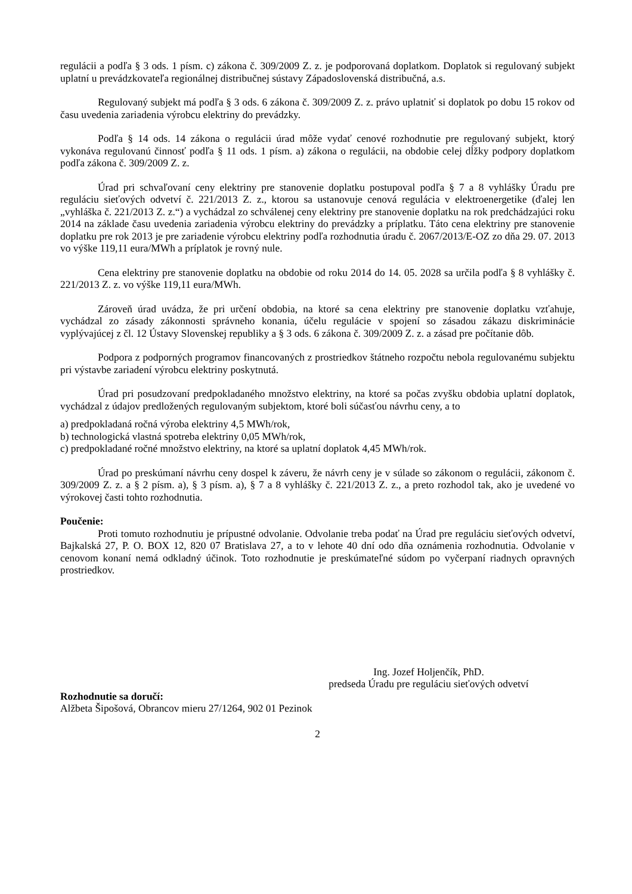regulácii a podľa § 3 ods. 1 písm. c) zákona č. 309/2009 Z. z. je podporovaná doplatkom. Doplatok si regulovaný subjekt uplatní u prevádzkovateľa regionálnej distribučnej sústavy Západoslovenská distribučná, a.s.
Regulovaný subjekt má podľa § 3 ods. 6 zákona č. 309/2009 Z. z. právo uplatniť si doplatok po dobu 15 rokov od času uvedenia zariadenia výrobcu elektriny do prevádzky.
Podľa § 14 ods. 14 zákona o regulácii úrad môže vydať cenové rozhodnutie pre regulovaný subjekt, ktorý vykonáva regulovanú činnosť podľa § 11 ods. 1 písm. a) zákona o regulácii, na obdobie celej dĺžky podpory doplatkom podľa zákona č. 309/2009 Z. z.
Úrad pri schvaľovaní ceny elektriny pre stanovenie doplatku postupoval podľa § 7 a 8 vyhlášky Úradu pre reguláciu sieťových odvetví č. 221/2013 Z. z., ktorou sa ustanovuje cenová regulácia v elektroenergetike (ďalej len „vyhláška č. 221/2013 Z. z.“) a vychádzal zo schválenej ceny elektriny pre stanovenie doplatku na rok predchádzajúci roku 2014 na základe času uvedenia zariadenia výrobcu elektriny do prevádzky a príplatku. Táto cena elektriny pre stanovenie doplatku pre rok 2013 je pre zariadenie výrobcu elektriny podľa rozhodnutia úradu č. 2067/2013/E-OZ zo dňa 29. 07. 2013 vo výške 119,11 eura/MWh a príplatok je rovný nule.
Cena elektriny pre stanovenie doplatku na obdobie od roku 2014 do 14. 05. 2028 sa určila podľa § 8 vyhlášky č. 221/2013 Z. z. vo výške 119,11 eura/MWh.
Zároveň úrad uvádza, že pri určení obdobia, na ktoré sa cena elektriny pre stanovenie doplatku vzťahuje, vychádzal zo zásady zákonnosti správneho konania, účelu regulácie v spojení so zásadou zákazu diskriminácie vyplývajúcej z čl. 12 Ústavy Slovenskej republiky a § 3 ods. 6 zákona č. 309/2009 Z. z. a zásad pre počítanie dôb.
Podpora z podporných programov financovaných z prostriedkov štátneho rozpočtu nebola regulovanému subjektu pri výstavbe zariadení výrobcu elektriny poskytnutá.
Úrad pri posudzovaní predpokladaného množstvo elektriny, na ktoré sa počas zvyšku obdobia uplatní doplatok, vychádzal z údajov predložených regulovaným subjektom, ktoré boli súčasťou návrhu ceny, a to
a) predpokladaná ročná výroba elektriny 4,5 MWh/rok,
b) technologická vlastná spotreba elektriny 0,05 MWh/rok,
c) predpokladané ročné množstvo elektriny, na ktoré sa uplatní doplatok 4,45 MWh/rok.
Úrad po preskúmaní návrhu ceny dospel k záveru, že návrh ceny je v súlade so zákonom o regulácii, zákonom č. 309/2009 Z. z. a § 2 písm. a), § 3 písm. a), § 7 a 8 vyhlášky č. 221/2013 Z. z., a preto rozhodol tak, ako je uvedené vo výrokovej časti tohto rozhodnutia.
Poučenie:
Proti tomuto rozhodnutiu je prípustné odvolanie. Odvolanie treba podať na Úrad pre reguláciu sieťových odvetví, Bajkalská 27, P. O. BOX 12, 820 07 Bratislava 27, a to v lehote 40 dní odo dňa oznámenia rozhodnutia. Odvolanie v cenovom konaní nemá odkladný účinok. Toto rozhodnutie je preskúmateľné súdom po vyčerpaní riadnych opravných prostriedkov.
Ing. Jozef Holjenčík, PhD.
predseda Úradu pre reguláciu sieťových odvetví
Rozhodnutie sa doručí:
Alžbeta Šipošová, Obrancov mieru 27/1264, 902 01 Pezinok
2